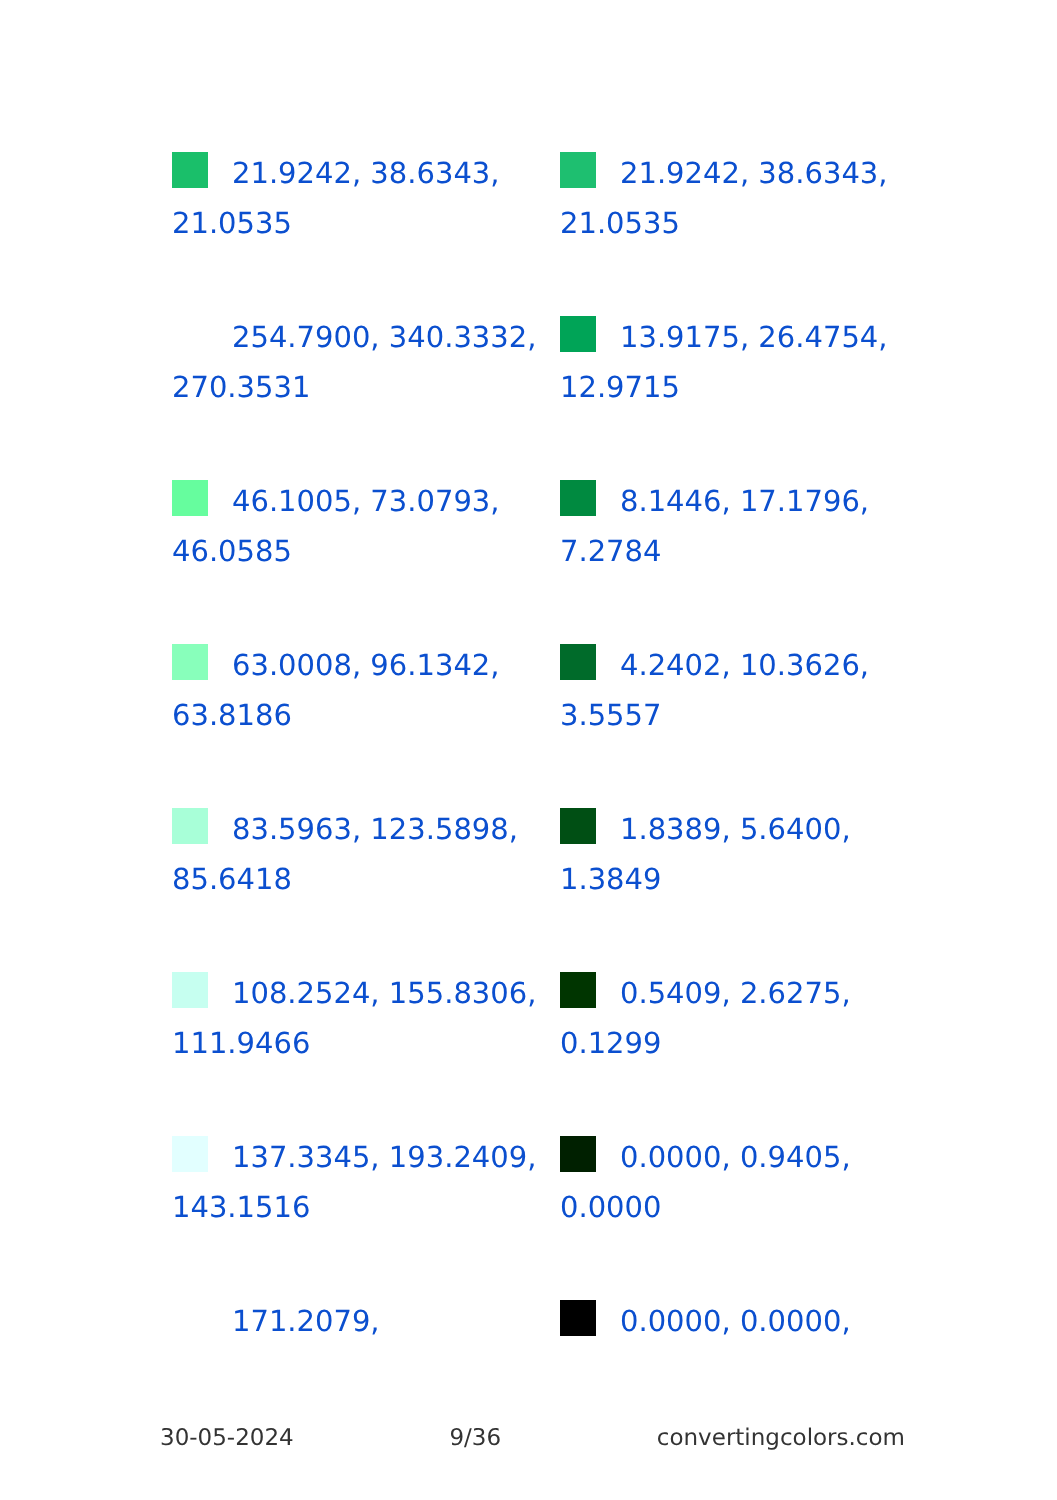21.9242, 38.6343, 21.0535
21.9242, 38.6343, 21.0535
254.7900, 340.3332, 270.3531
13.9175, 26.4754, 12.9715
46.1005, 73.0793, 46.0585
8.1446, 17.1796, 7.2784
63.0008, 96.1342, 63.8186
4.2402, 10.3626, 3.5557
83.5963, 123.5898, 85.6418
1.8389, 5.6400, 1.3849
108.2524, 155.8306, 111.9466
0.5409, 2.6275, 0.1299
137.3345, 193.2409, 143.1516
0.0000, 0.9405, 0.0000
171.2079,
0.0000, 0.0000,
30-05-2024 9/36 convertingcolors.com